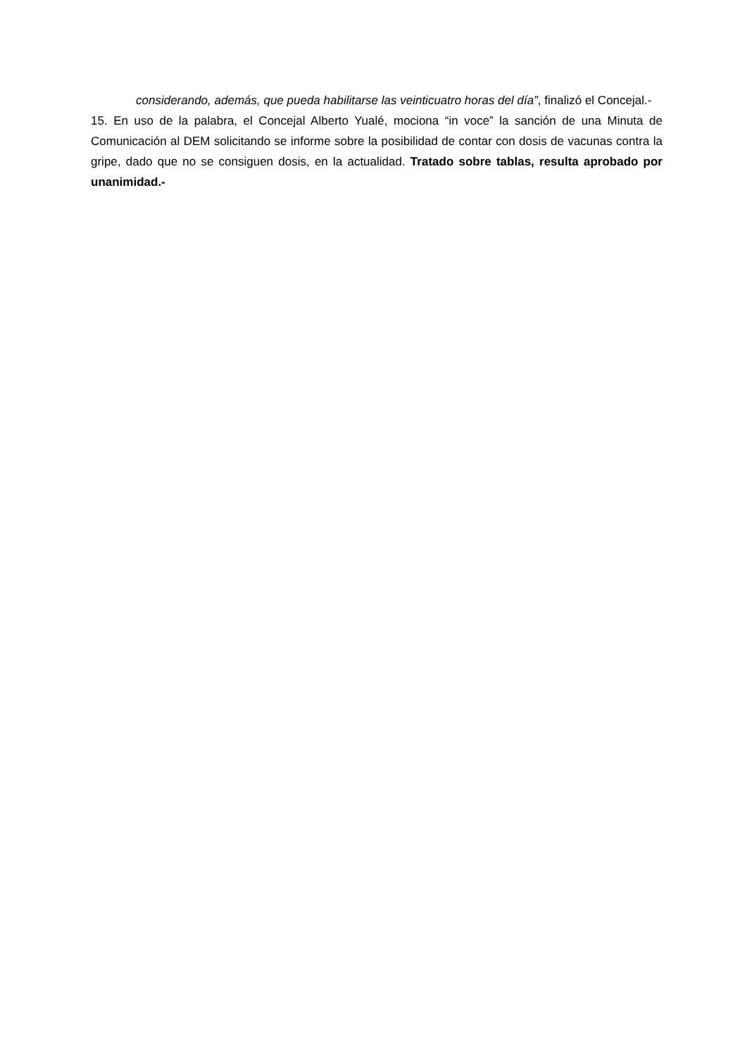considerando, además, que pueda habilitarse las veinticuatro horas del día”, finalizó el Concejal.-
15. En uso de la palabra, el Concejal Alberto Yualé, mociona “in voce” la sanción de una Minuta de Comunicación al DEM solicitando se informe sobre la posibilidad de contar con dosis de vacunas contra la gripe, dado que no se consiguen dosis, en la actualidad. Tratado sobre tablas, resulta aprobado por unanimidad.-